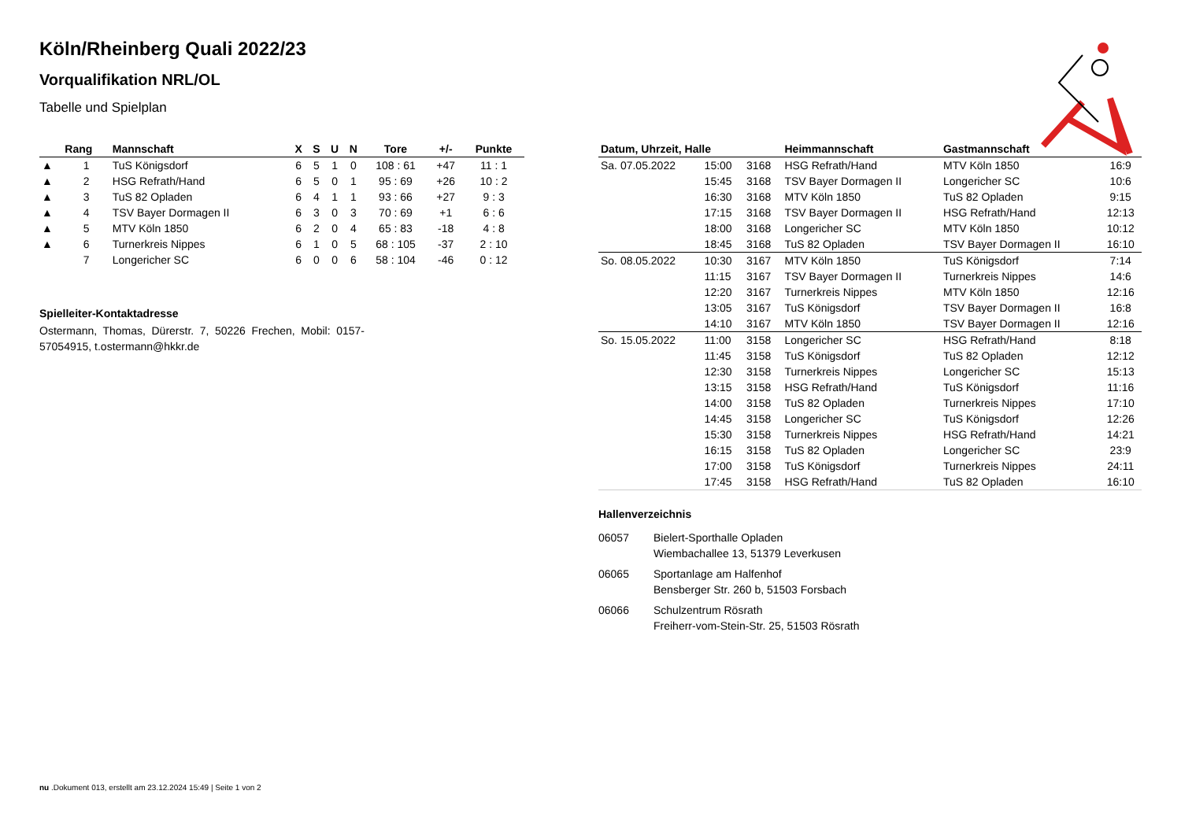Köln/Rheinberg Quali 2022/23
Vorqualifikation NRL/OL
Tabelle und Spielplan
| | Rang | Mannschaft | X | S | U | N | Tore | +/- | Punkte |
| --- | --- | --- | --- | --- | --- | --- | --- | --- | --- |
| ▲ | 1 | TuS Königsdorf | 6 | 5 | 1 | 0 | 108 : 61 | +47 | 11 : 1 |
| ▲ | 2 | HSG Refrath/Hand | 6 | 5 | 0 | 1 | 95 : 69 | +26 | 10 : 2 |
| ▲ | 3 | TuS 82 Opladen | 6 | 4 | 1 | 1 | 93 : 66 | +27 | 9 : 3 |
| ▲ | 4 | TSV Bayer Dormagen II | 6 | 3 | 0 | 3 | 70 : 69 | +1 | 6 : 6 |
| ▲ | 5 | MTV Köln 1850 | 6 | 2 | 0 | 4 | 65 : 83 | -18 | 4 : 8 |
| ▲ | 6 | Turnerkreis Nippes | 6 | 1 | 0 | 5 | 68 : 105 | -37 | 2 : 10 |
| | 7 | Longericher SC | 6 | 0 | 0 | 6 | 58 : 104 | -46 | 0 : 12 |
Spielleiter-Kontaktadresse
Ostermann, Thomas, Dürerstr. 7, 50226 Frechen, Mobil: 0157-57054915, t.ostermann@hkkr.de
| Datum, Uhrzeit, Halle | | | Heimmannschaft | Gastmannschaft | |
| --- | --- | --- | --- | --- | --- |
| Sa. 07.05.2022 | 15:00 | 3168 | HSG Refrath/Hand | MTV Köln 1850 | 16:9 |
| | 15:45 | 3168 | TSV Bayer Dormagen II | Longericher SC | 10:6 |
| | 16:30 | 3168 | MTV Köln 1850 | TuS 82 Opladen | 9:15 |
| | 17:15 | 3168 | TSV Bayer Dormagen II | HSG Refrath/Hand | 12:13 |
| | 18:00 | 3168 | Longericher SC | MTV Köln 1850 | 10:12 |
| | 18:45 | 3168 | TuS 82 Opladen | TSV Bayer Dormagen II | 16:10 |
| So. 08.05.2022 | 10:30 | 3167 | MTV Köln 1850 | TuS Königsdorf | 7:14 |
| | 11:15 | 3167 | TSV Bayer Dormagen II | Turnerkreis Nippes | 14:6 |
| | 12:20 | 3167 | Turnerkreis Nippes | MTV Köln 1850 | 12:16 |
| | 13:05 | 3167 | TuS Königsdorf | TSV Bayer Dormagen II | 16:8 |
| | 14:10 | 3167 | MTV Köln 1850 | TSV Bayer Dormagen II | 12:16 |
| So. 15.05.2022 | 11:00 | 3158 | Longericher SC | HSG Refrath/Hand | 8:18 |
| | 11:45 | 3158 | TuS Königsdorf | TuS 82 Opladen | 12:12 |
| | 12:30 | 3158 | Turnerkreis Nippes | Longericher SC | 15:13 |
| | 13:15 | 3158 | HSG Refrath/Hand | TuS Königsdorf | 11:16 |
| | 14:00 | 3158 | TuS 82 Opladen | Turnerkreis Nippes | 17:10 |
| | 14:45 | 3158 | Longericher SC | TuS Königsdorf | 12:26 |
| | 15:30 | 3158 | Turnerkreis Nippes | HSG Refrath/Hand | 14:21 |
| | 16:15 | 3158 | TuS 82 Opladen | Longericher SC | 23:9 |
| | 17:00 | 3158 | TuS Königsdorf | Turnerkreis Nippes | 24:11 |
| | 17:45 | 3158 | HSG Refrath/Hand | TuS 82 Opladen | 16:10 |
Hallenverzeichnis
06057 Bielert-Sporthalle Opladen
Wiembachallee 13, 51379 Leverkusen
06065 Sportanlage am Halfenhof
Bensberger Str. 260 b, 51503 Forsbach
06066 Schulzentrum Rösrath
Freiherr-vom-Stein-Str. 25, 51503 Rösrath
nu .Dokument 013, erstellt am 23.12.2024 15:49 | Seite 1 von 2